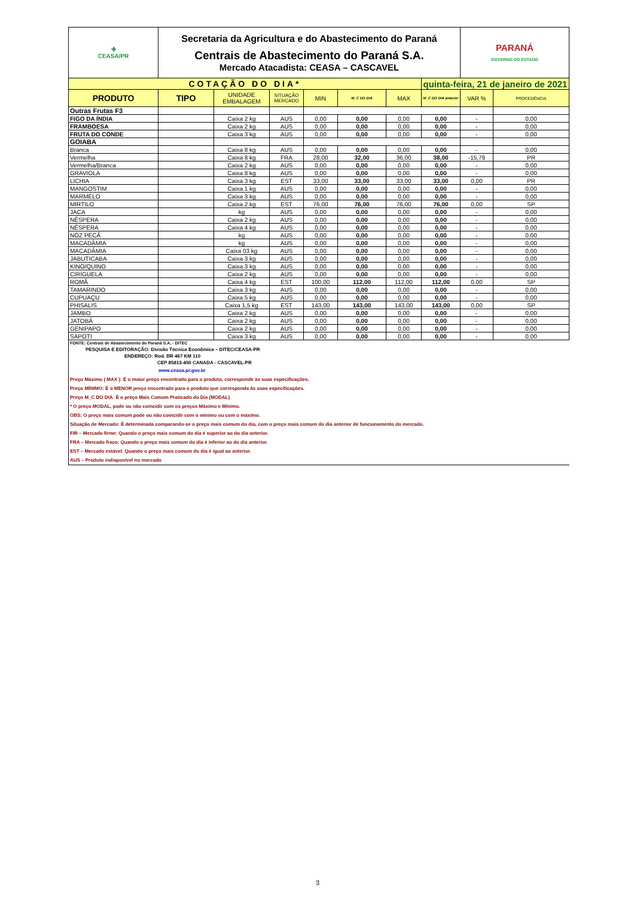| ✚ CEASA/PR | Secretaria da Agricultura e do Abastecimento do Paraná Centrais de Abastecimento do Paraná S.A. Mercado Atacadista: CEASA – CASCAVEL | | | | | | | PARANÁ GOVERNO DO ESTADO | |
| COTAÇÃO DO DIA* | | | | | | | quinta-feira, 21 de janeiro de 2021 | | |
| PRODUTO | TIPO | UNIDADE EMBALAGEM | SITUAÇÃO MERCADO | MIN | M_C DO DIA | MAX | M_C DO DIA anterior | VAR % | PROCEDÊNCIA |
| Outras Frutas F3 | | | | | | | | | |
| FIGO DA ÍNDIA | | Caixa 2 kg | AUS | 0,00 | 0,00 | 0,00 | 0,00 | - | 0,00 |
| FRAMBOESA | | Caixa 2 kg | AUS | 0,00 | 0,00 | 0,00 | 0,00 | - | 0,00 |
| FRUTA DO CONDE | | Caixa 3 kg | AUS | 0,00 | 0,00 | 0,00 | 0,00 | - | 0,00 |
| GOIABA | | | | | | | | | |
| Branca | | Caixa 8 kg | AUS | 0,00 | 0,00 | 0,00 | 0,00 | - | 0,00 |
| Vermelha | | Caixa 8 kg | FRA | 28,00 | 32,00 | 36,00 | 38,00 | -15,79 | PR |
| Vermelha/Branca | | Caixa 2 kg | AUS | 0,00 | 0,00 | 0,00 | 0,00 | - | 0,00 |
| GRAVIOLA | | Caixa 8 kg | AUS | 0,00 | 0,00 | 0,00 | 0,00 | - | 0,00 |
| LICHIA | | Caixa 3 kg | EST | 33,00 | 33,00 | 33,00 | 33,00 | 0,00 | PR |
| MANGOSTIM | | Caixa 1 kg | AUS | 0,00 | 0,00 | 0,00 | 0,00 | - | 0,00 |
| MARMELO | | Caixa 3 kg | AUS | 0,00 | 0,00 | 0,00 | 0,00 | - | 0,00 |
| MIRTILO | | Caixa 2 kg | EST | 76,00 | 76,00 | 76,00 | 76,00 | 0,00 | SP |
| JACA | | kg | AUS | 0,00 | 0,00 | 0,00 | 0,00 | - | 0,00 |
| NÊSPERA | | Caixa 2 kg | AUS | 0,00 | 0,00 | 0,00 | 0,00 | - | 0,00 |
| NÊSPERA | | Caixa 4 kg | AUS | 0,00 | 0,00 | 0,00 | 0,00 | - | 0,00 |
| NÓZ PECÃ | | kg | AUS | 0,00 | 0,00 | 0,00 | 0,00 | - | 0,00 |
| MACADÂMIA | | kg | AUS | 0,00 | 0,00 | 0,00 | 0,00 | - | 0,00 |
| MACADÂMIA | | Caixa 03 kg | AUS | 0,00 | 0,00 | 0,00 | 0,00 | - | 0,00 |
| JABUTICABA | | Caixa 3 kg | AUS | 0,00 | 0,00 | 0,00 | 0,00 | - | 0,00 |
| KINO/QUINO | | Caixa 3 kg | AUS | 0,00 | 0,00 | 0,00 | 0,00 | - | 0,00 |
| CIRIGUELA | | Caixa 2 kg | AUS | 0,00 | 0,00 | 0,00 | 0,00 | - | 0,00 |
| ROMÃ | | Caixa 4 kg | EST | 100,00 | 112,00 | 112,00 | 112,00 | 0,00 | SP |
| TAMARINDO | | Caixa 3 kg | AUS | 0,00 | 0,00 | 0,00 | 0,00 | - | 0,00 |
| CUPUAÇU | | Caixa 5 kg | AUS | 0,00 | 0,00 | 0,00 | 0,00 | - | 0,00 |
| PHISALIS | | Caixa 1,5 kg | EST | 143,00 | 143,00 | 143,00 | 143,00 | 0,00 | SP |
| JAMBO | | Caixa 2 kg | AUS | 0,00 | 0,00 | 0,00 | 0,00 | - | 0,00 |
| JATOBÁ | | Caixa 2 kg | AUS | 0,00 | 0,00 | 0,00 | 0,00 | - | 0,00 |
| GENIPAPO | | Caixa 2 kg | AUS | 0,00 | 0,00 | 0,00 | 0,00 | - | 0,00 |
| SAPOTI | | Caixa 3 kg | AUS | 0,00 | 0,00 | 0,00 | 0,00 | - | 0,00 |
FONTE: Centrais de Abastecimento do Paraná S.A. - DITEC
PESQUISA E EDITORAÇÃO: Divisão Técnica Econômica – DITEC/CEASA-PR
ENDEREÇO: Rod. BR 467 KM 110
CEP 85813-450 CANADA - CASCAVEL-PR
www.ceasa.pr.gov.br
Preço Máximo ( MAX ): É o maior preço encontrado para o produto, corresponde às suas especificações.
Preço MÍNIMO: É o MENOR preço encontrado para o produto que corresponda às suas especificações.
Preço M_C DO DIA: É o preço Mais Comum Praticado do Dia (MODAL)
* O preço MODAL, pode ou não coincidir com os preços Máximo e Mínimo.
OBS: O preço mais comum pode ou não coincidir com o mínimo ou com o máximo.
Situação de Mercado: É determinada comparando-se o preço mais comum do dia, com o preço mais comum do dia anterior de funcionamento do mercado.
FIR – Mercado firme: Quando o preço mais comum do dia é superior ao do dia anterior.
FRA – Mercado fraco: Quando o preço mais comum do dia é inferior ao do dia anterior.
EST – Mercado estável: Quando o preço mais comum do dia é igual ao anterior.
AUS – Produto indisponível no mercado
3